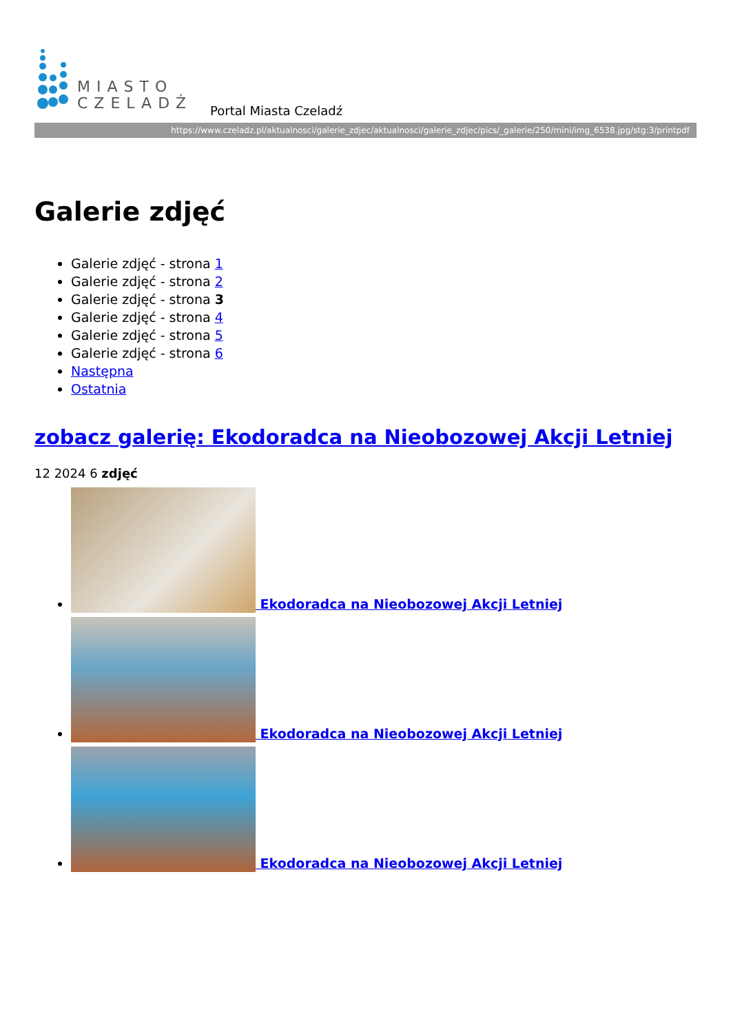MIASTO
CZELADŹ
Portal Miasta Czeladź
https://www.czeladz.pl/aktualnosci/galerie_zdjec/aktualnosci/galerie_zdjec/pics/_galerie/250/mini/img_6538.jpg/stg:3/printpdf
Galerie zdjęć
Galerie zdjęć - strona 1
Galerie zdjęć - strona 2
Galerie zdjęć - strona 3
Galerie zdjęć - strona 4
Galerie zdjęć - strona 5
Galerie zdjęć - strona 6
Następna
Ostatnia
zobacz galerię: Ekodoradca na Nieobozowej Akcji Letniej
12 2024 6 zdjęć
Ekodoradca na Nieobozowej Akcji Letniej
Ekodoradca na Nieobozowej Akcji Letniej
Ekodoradca na Nieobozowej Akcji Letniej